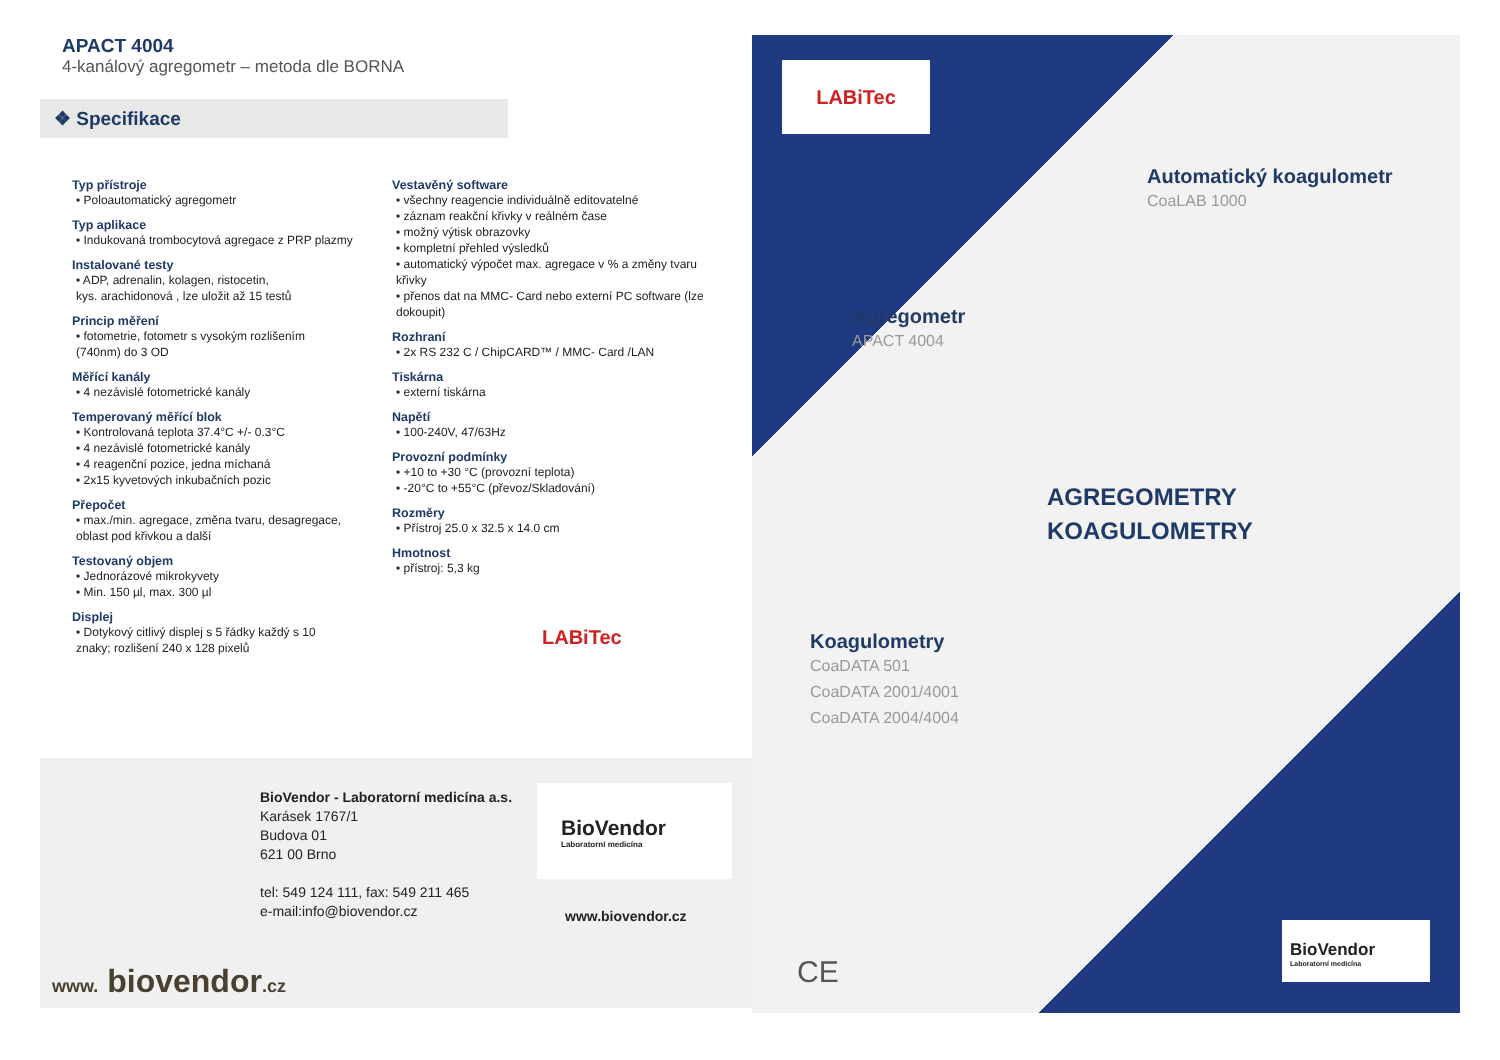APACT 4004
4-kanálový agregometr – metoda dle BORNA
❖ Specifikace
Typ přístroje
• Poloautomatický agregometr
Typ aplikace
• Indukovaná trombocytová agregace z PRP plazmy
Instalované testy
• ADP, adrenalin, kolagen, ristocetin,
kys. arachidonová , lze uložit až 15 testů
Princip měření
• fotometrie, fotometr s vysokým rozlišením
(740nm) do 3 OD
Měřící kanály
• 4 nezávislé fotometrické kanály
Temperovaný měřící blok
• Kontrolovaná teplota 37.4°C +/- 0.3°C
• 4 nezávislé fotometrické kanály
• 4 reagenční pozice, jedna míchaná
• 2x15 kyvetových inkubačních pozic
Přepočet
• max./min. agregace, změna tvaru, desagregace,
oblast pod křivkou a další
Testovaný objem
• Jednorázové mikrokyvety
• Min. 150 µl, max. 300 µl
Displej
• Dotykový citlivý displej s 5 řádky každý s 10
znaky; rozlišení 240 x 128 pixelů
Vestavěný software
• všechny reagencie individuálně editovatelné
• záznam reakční křivky v reálném čase
• možný výtisk obrazovky
• kompletní přehled výsledků
• automatický výpočet max. agregace v % a změny tvaru křivky
• přenos dat na MMC- Card nebo externí PC software (lze dokoupit)
Rozhraní
• 2x RS 232 C / ChipCARD™ / MMC- Card /LAN
Tiskárna
• externí tiskárna
Napětí
• 100-240V, 47/63Hz
Provozní podmínky
• +10 to +30 °C (provozní teplota)
• -20°C to +55°C (převoz/Skladování)
Rozměry
• Přístroj 25.0 x 32.5 x 14.0 cm
Hmotnost
• přístroj: 5,3 kg
LABiTec
BioVendor - Laboratorní medicína a.s.
Karásek 1767/1
Budova 01
621 00 Brno
tel: 549 124 111, fax: 549 211 465
e-mail:info@biovendor.cz
BioVendor
Laboratorní medicína
www.biovendor.cz
www. biovendor.cz
LABiTec
Automatický koagulometr
CoaLAB 1000
Agregometr
APACT 4004
AGREGOMETRY
KOAGULOMETRY
Koagulometry
CoaDATA 501
CoaDATA 2001/4001
CoaDATA 2004/4004
CE
BioVendor
Laboratorní medicína